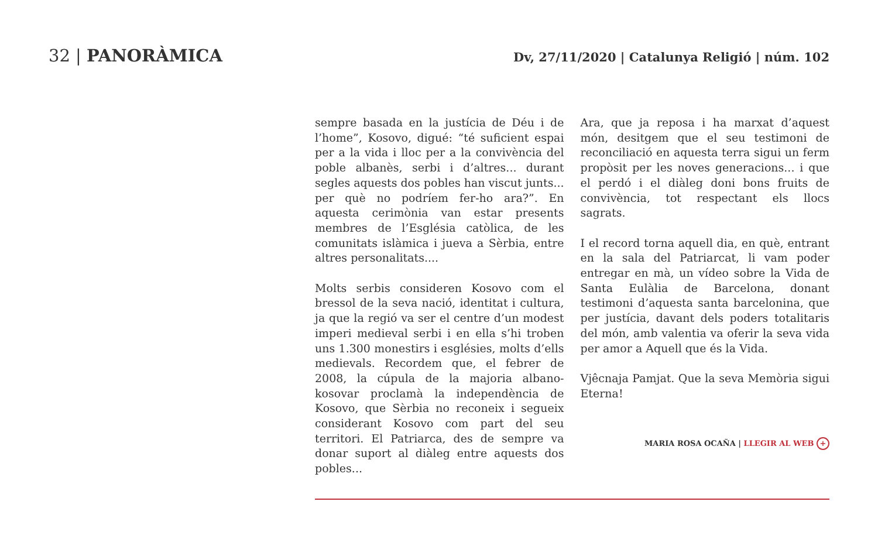32 | PANORÀMICA
Dv, 27/11/2020 | Catalunya Religió | núm. 102
sempre basada en la justícia de Déu i de l’home”, Kosovo, digué: “té suficient espai per a la vida i lloc per a la convivència del poble albanès, serbi i d’altres... durant segles aquests dos pobles han viscut junts... per què no podríem fer-ho ara?”. En aquesta cerimònia van estar presents membres de l’Església catòlica, de les comunitats islàmica i jueva a Sèrbia, entre altres personalitats....
Molts serbis consideren Kosovo com el bressol de la seva nació, identitat i cultura, ja que la regió va ser el centre d’un modest imperi medieval serbi i en ella s’hi troben uns 1.300 monestirs i esglésies, molts d’ells medievals. Recordem que, el febrer de 2008, la cúpula de la majoria albano-kosovar proclamà la independència de Kosovo, que Sèrbia no reconeix i segueix considerant Kosovo com part del seu territori. El Patriarca, des de sempre va donar suport al diàleg entre aquests dos pobles...
Ara, que ja reposa i ha marxat d’aquest món, desitgem que el seu testimoni de reconciliació en aquesta terra sigui un ferm propòsit per les noves generacions... i que el perdó i el diàleg doni bons fruits de convivència, tot respectant els llocs sagrats.
I el record torna aquell dia, en què, entrant en la sala del Patriarcat, li vam poder entregar en mà, un vídeo sobre la Vida de Santa Eulàlia de Barcelona, donant testimoni d’aquesta santa barcelonina, que per justícia, davant dels poders totalitaris del món, amb valentia va oferir la seva vida per amor a Aquell que és la Vida.
Vjêcnaja Pamjat. Que la seva Memòria sigui Eterna!
MARIA ROSA OCAÑA | LLEGIR AL WEB +